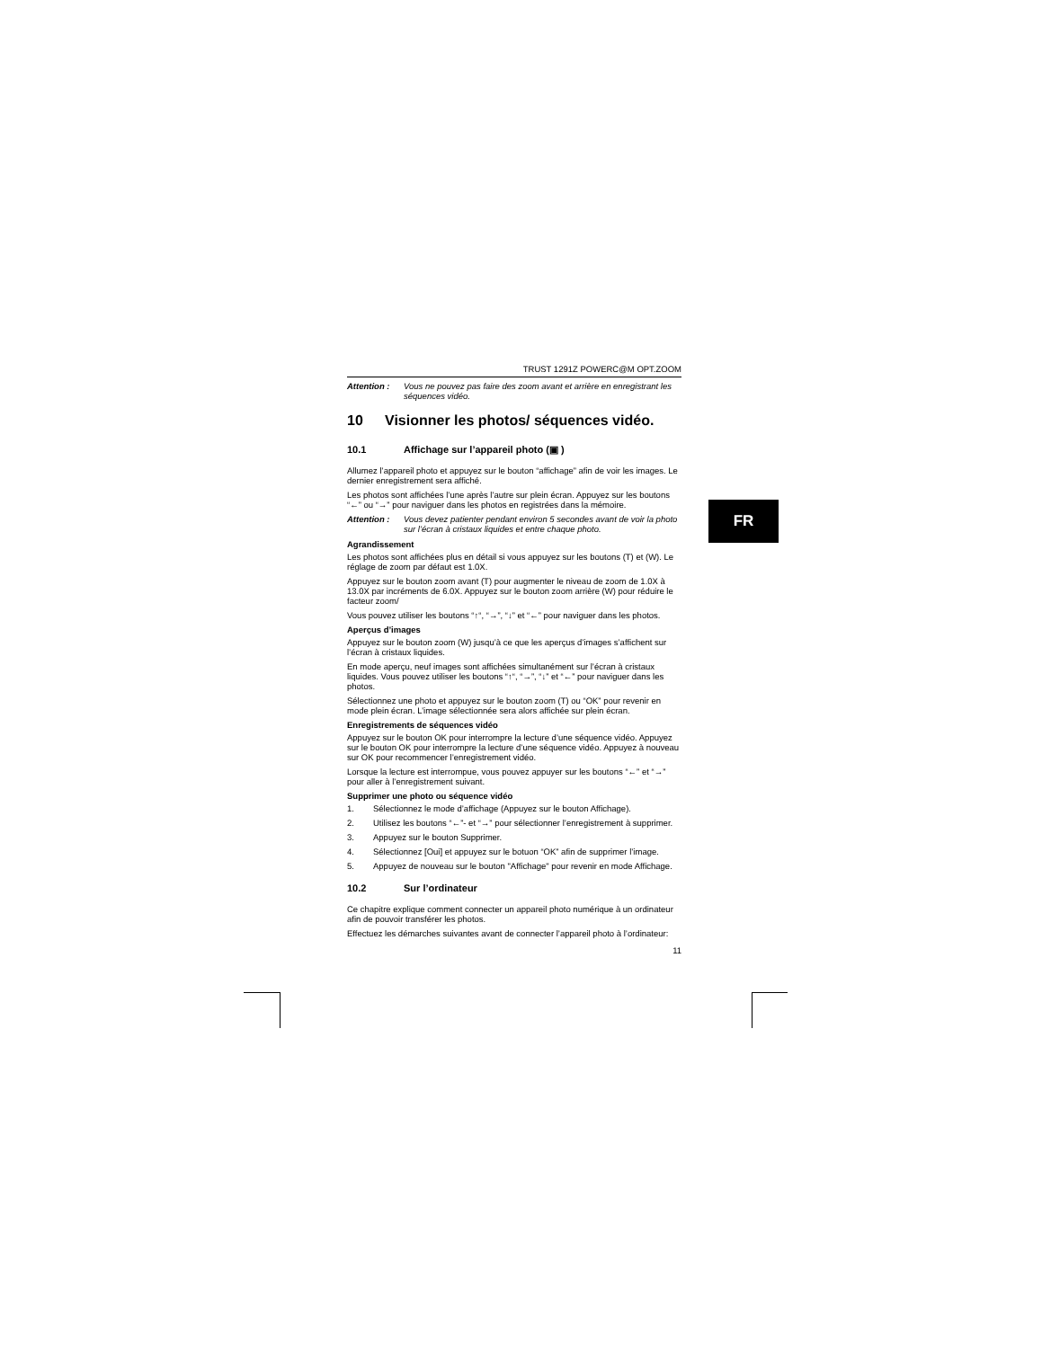TRUST 1291Z POWERC@M OPT.ZOOM
Attention : Vous ne pouvez pas faire des zoom avant et arrière en enregistrant les séquences vidéo.
10 Visionner les photos/ séquences vidéo.
10.1 Affichage sur l’appareil photo (▣ )
Allumez l’appareil photo et appuyez sur le bouton “affichage” afin de voir les images. Le dernier enregistrement sera affiché.
Les photos sont affichées l’une après l’autre sur plein écran. Appuyez sur les boutons “←” ou “→” pour naviguer dans les photos en registrées dans la mémoire.
Attention : Vous devez patienter pendant environ 5 secondes avant de voir la photo sur l’écran à cristaux liquides et entre chaque photo.
Agrandissement
Les photos sont affichées plus en détail si vous appuyez sur les boutons (T) et (W). Le réglage de zoom par défaut est 1.0X.
Appuyez sur le bouton zoom avant (T) pour augmenter le niveau de zoom de 1.0X à 13.0X par incréments de 6.0X. Appuyez sur le bouton zoom arrière (W) pour réduire le facteur zoom/
Vous pouvez utiliser les boutons “↑“, “→”, “↓” et “←” pour naviguer dans les photos.
Aperçus d’images
Appuyez sur le bouton zoom (W) jusqu’à ce que les aperçus d’images s’affichent sur l’écran à cristaux liquides.
En mode aperçu, neuf images sont affichées simultanément sur l’écran à cristaux liquides. Vous pouvez utiliser les boutons “↑“, “→”, “↓” et “←” pour naviguer dans les photos.
Sélectionnez une photo et appuyez sur le bouton zoom (T) ou “OK” pour revenir en mode plein écran. L’image sélectionnée sera alors affichée sur plein écran.
Enregistrements de séquences vidéo
Appuyez sur le bouton OK pour interrompre la lecture d’une séquence vidéo. Appuyez sur le bouton OK pour interrompre la lecture d’une séquence vidéo. Appuyez à nouveau sur OK pour recommencer l’enregistrement vidéo.
Lorsque la lecture est interrompue, vous pouvez appuyer sur les boutons “←” et “→” pour aller à l’enregistrement suivant.
Supprimer une photo ou séquence vidéo
1. Sélectionnez le mode d’affichage (Appuyez sur le bouton Affichage).
2. Utilisez les boutons “←”- et “→” pour sélectionner l’enregistrement à supprimer.
3. Appuyez sur le bouton Supprimer.
4. Sélectionnez [Oui] et appuyez sur le botuon “OK” afin de supprimer l’image.
5. Appuyez de nouveau sur le bouton "Affichage" pour revenir en mode Affichage.
10.2 Sur l’ordinateur
Ce chapitre explique comment connecter un appareil photo numérique à un ordinateur afin de pouvoir transférer les photos.
Effectuez les démarches suivantes avant de connecter l’appareil photo à l’ordinateur:
11
FR